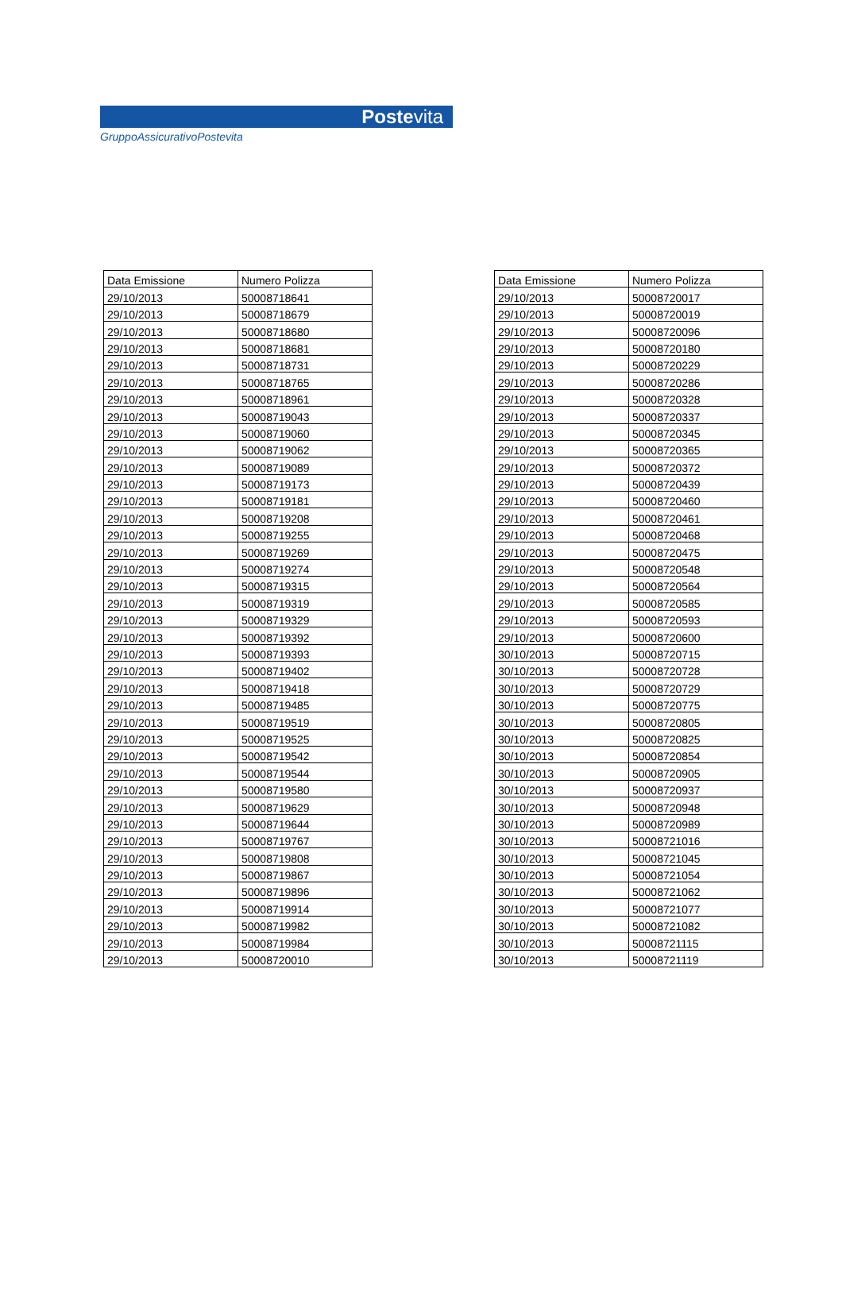Postevita
GruppoAssicurativoPostevita
| Data Emissione | Numero Polizza |
| --- | --- |
| 29/10/2013 | 50008718641 |
| 29/10/2013 | 50008718679 |
| 29/10/2013 | 50008718680 |
| 29/10/2013 | 50008718681 |
| 29/10/2013 | 50008718731 |
| 29/10/2013 | 50008718765 |
| 29/10/2013 | 50008718961 |
| 29/10/2013 | 50008719043 |
| 29/10/2013 | 50008719060 |
| 29/10/2013 | 50008719062 |
| 29/10/2013 | 50008719089 |
| 29/10/2013 | 50008719173 |
| 29/10/2013 | 50008719181 |
| 29/10/2013 | 50008719208 |
| 29/10/2013 | 50008719255 |
| 29/10/2013 | 50008719269 |
| 29/10/2013 | 50008719274 |
| 29/10/2013 | 50008719315 |
| 29/10/2013 | 50008719319 |
| 29/10/2013 | 50008719329 |
| 29/10/2013 | 50008719392 |
| 29/10/2013 | 50008719393 |
| 29/10/2013 | 50008719402 |
| 29/10/2013 | 50008719418 |
| 29/10/2013 | 50008719485 |
| 29/10/2013 | 50008719519 |
| 29/10/2013 | 50008719525 |
| 29/10/2013 | 50008719542 |
| 29/10/2013 | 50008719544 |
| 29/10/2013 | 50008719580 |
| 29/10/2013 | 50008719629 |
| 29/10/2013 | 50008719644 |
| 29/10/2013 | 50008719767 |
| 29/10/2013 | 50008719808 |
| 29/10/2013 | 50008719867 |
| 29/10/2013 | 50008719896 |
| 29/10/2013 | 50008719914 |
| 29/10/2013 | 50008719982 |
| 29/10/2013 | 50008719984 |
| 29/10/2013 | 50008720010 |
| Data Emissione | Numero Polizza |
| --- | --- |
| 29/10/2013 | 50008720017 |
| 29/10/2013 | 50008720019 |
| 29/10/2013 | 50008720096 |
| 29/10/2013 | 50008720180 |
| 29/10/2013 | 50008720229 |
| 29/10/2013 | 50008720286 |
| 29/10/2013 | 50008720328 |
| 29/10/2013 | 50008720337 |
| 29/10/2013 | 50008720345 |
| 29/10/2013 | 50008720365 |
| 29/10/2013 | 50008720372 |
| 29/10/2013 | 50008720439 |
| 29/10/2013 | 50008720460 |
| 29/10/2013 | 50008720461 |
| 29/10/2013 | 50008720468 |
| 29/10/2013 | 50008720475 |
| 29/10/2013 | 50008720548 |
| 29/10/2013 | 50008720564 |
| 29/10/2013 | 50008720585 |
| 29/10/2013 | 50008720593 |
| 29/10/2013 | 50008720600 |
| 30/10/2013 | 50008720715 |
| 30/10/2013 | 50008720728 |
| 30/10/2013 | 50008720729 |
| 30/10/2013 | 50008720775 |
| 30/10/2013 | 50008720805 |
| 30/10/2013 | 50008720825 |
| 30/10/2013 | 50008720854 |
| 30/10/2013 | 50008720905 |
| 30/10/2013 | 50008720937 |
| 30/10/2013 | 50008720948 |
| 30/10/2013 | 50008720989 |
| 30/10/2013 | 50008721016 |
| 30/10/2013 | 50008721045 |
| 30/10/2013 | 50008721054 |
| 30/10/2013 | 50008721062 |
| 30/10/2013 | 50008721077 |
| 30/10/2013 | 50008721082 |
| 30/10/2013 | 50008721115 |
| 30/10/2013 | 50008721119 |